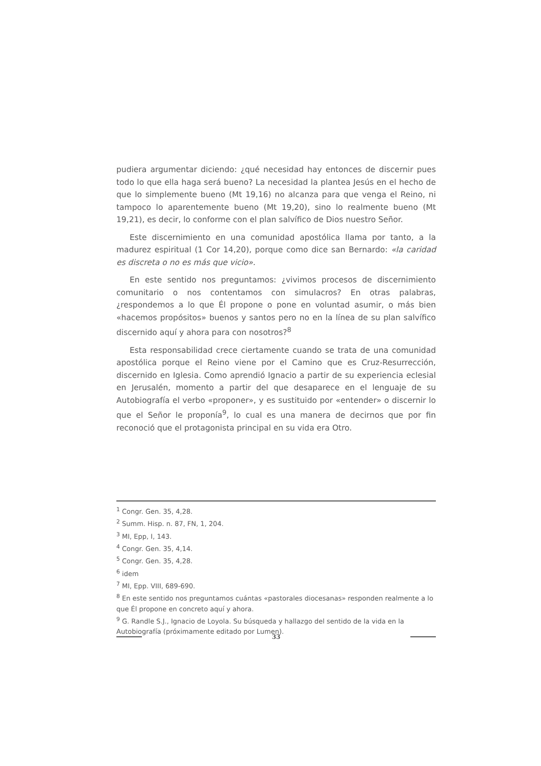pudiera argumentar diciendo: ¿qué necesidad hay entonces de discernir pues todo lo que ella haga será bueno? La necesidad la plantea Jesús en el hecho de que lo simplemente bueno (Mt 19,16) no alcanza para que venga el Reino, ni tampoco lo aparentemente bueno (Mt 19,20), sino lo realmente bueno (Mt 19,21), es decir, lo conforme con el plan salvífico de Dios nuestro Señor.
Este discernimiento en una comunidad apostólica llama por tanto, a la madurez espiritual (1 Cor 14,20), porque como dice san Bernardo: «la caridad es discreta o no es más que vicio».
En este sentido nos preguntamos: ¿vivimos procesos de discernimiento comunitario o nos contentamos con simulacros? En otras palabras, ¿respondemos a lo que Él propone o pone en voluntad asumir, o más bien «hacemos propósitos» buenos y santos pero no en la línea de su plan salvífico discernido aquí y ahora para con nosotros?<sup>8</sup>
Esta responsabilidad crece ciertamente cuando se trata de una comunidad apostólica porque el Reino viene por el Camino que es Cruz-Resurrección, discernido en Iglesia. Como aprendió Ignacio a partir de su experiencia eclesial en Jerusalén, momento a partir del que desaparece en el lenguaje de su Autobiografía el verbo «proponer», y es sustituido por «entender» o discernir lo que el Señor le proponía<sup>9</sup>, lo cual es una manera de decirnos que por fin reconoció que el protagonista principal en su vida era Otro.
<sup>1</sup> Congr. Gen. 35, 4,28.
<sup>2</sup> Summ. Hisp. n. 87, FN, 1, 204.
<sup>3</sup> MI, Epp, I, 143.
<sup>4</sup> Congr. Gen. 35, 4,14.
<sup>5</sup> Congr. Gen. 35, 4,28.
<sup>6</sup> idem
<sup>7</sup> MI, Epp. VIII, 689-690.
<sup>8</sup> En este sentido nos preguntamos cuántas «pastorales diocesanas» responden realmente a lo que Él propone en concreto aquí y ahora.
<sup>9</sup> G. Randle S.J., Ignacio de Loyola. Su búsqueda y hallazgo del sentido de la vida en la Autobiografía (próximamente editado por Lumen).
33